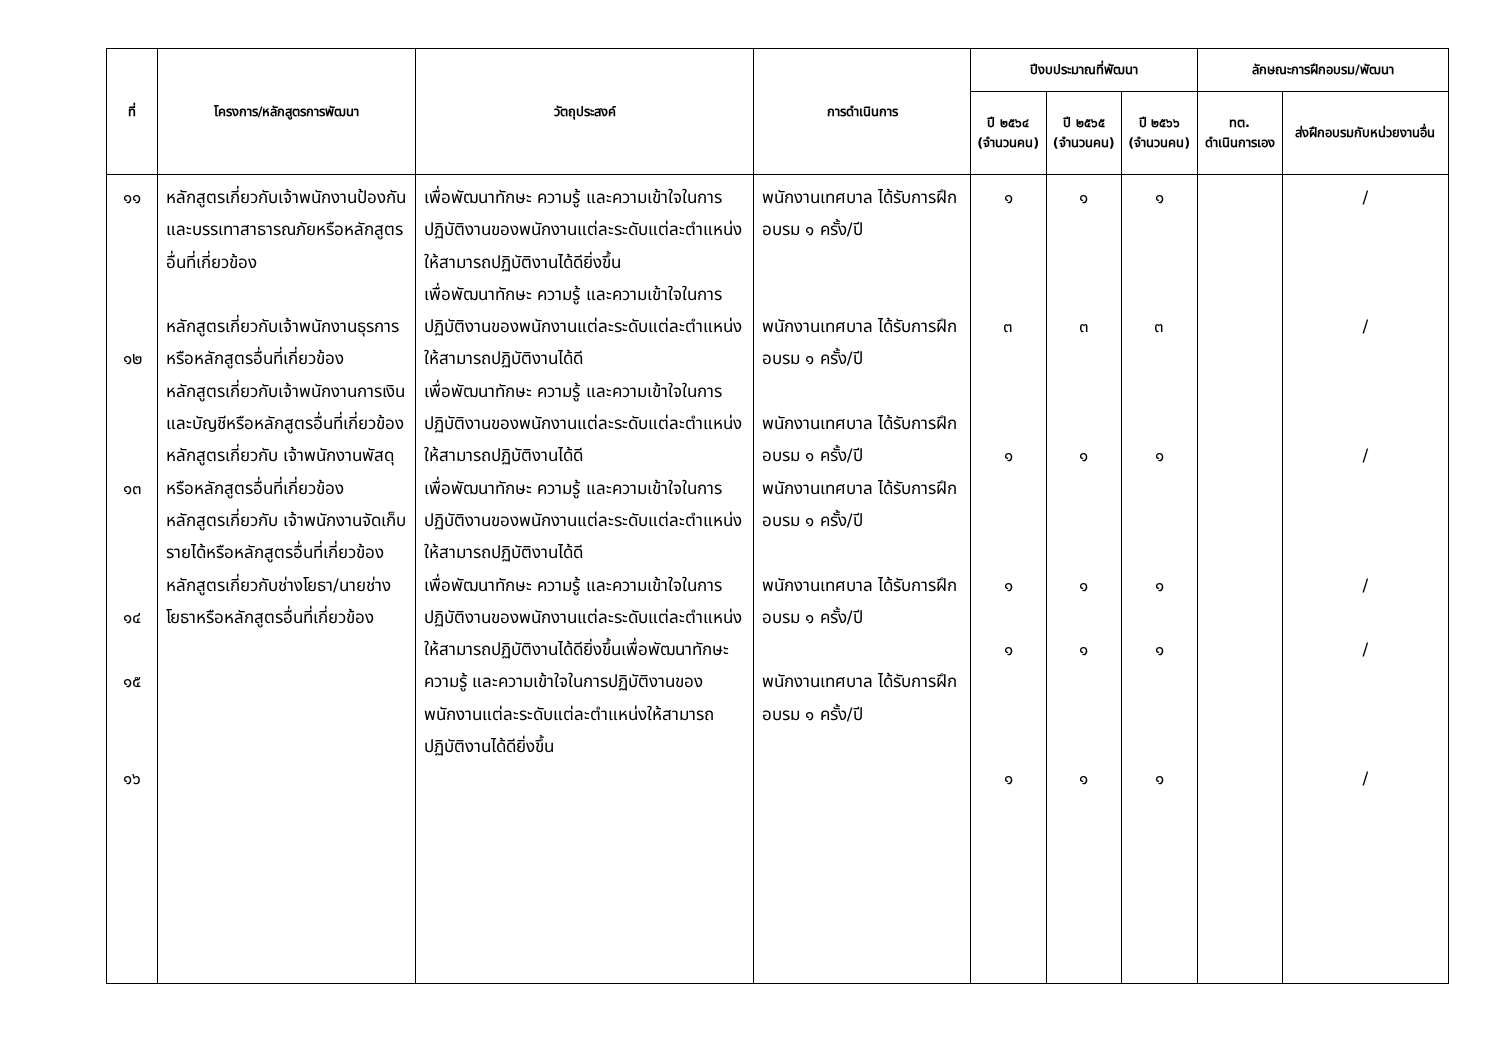| ที่ | โครงการ/หลักสูตรการพัฒนา | วัตถุประสงค์ | การดำเนินการ | ปีงบประมาณที่พัฒนา | | | ลักษณะการฝึกอบรม/พัฒนา | |
| --- | --- | --- | --- | --- | --- | --- | --- | --- |
| | | | | ปี ๒๕๖๔ (จำนวนคน) | ปี ๒๕๖๕ (จำนวนคน) | ปี ๒๕๖๖ (จำนวนคน) | ทต. ดำเนินการเอง | ส่งฝึกอบรมกับหน่วยงานอื่น |
| ๑๑ ๑๒ ๑๓ ๑๔ ๑๕ ๑๖ | หลักสูตรเกี่ยวกับเจ้าพนักงานป้องกันและบรรเทาสาธารณภัยหรือหลักสูตรอื่นที่เกี่ยวข้อง หลักสูตรเกี่ยวกับเจ้าพนักงานธุรการหรือหลักสูตรอื่นที่เกี่ยวข้อง หลักสูตรเกี่ยวกับเจ้าพนักงานการเงินและบัญชีหรือหลักสูตรอื่นที่เกี่ยวข้อง หลักสูตรเกี่ยวกับ เจ้าพนักงานพัสดุหรือหลักสูตรอื่นที่เกี่ยวข้อง หลักสูตรเกี่ยวกับ เจ้าพนักงานจัดเก็บรายได้หรือหลักสูตรอื่นที่เกี่ยวข้อง หลักสูตรเกี่ยวกับช่างโยธา/นายช่างโยธาหรือหลักสูตรอื่นที่เกี่ยวข้อง | เพื่อพัฒนาทักษะ ความรู้ และความเข้าใจในการปฏิบัติงานของพนักงานแต่ละระดับแต่ละตำแหน่งให้สามารถปฏิบัติงานได้ดียิ่งขึ้น เพื่อพัฒนาทักษะ ความรู้ และความเข้าใจในการปฏิบัติงานของพนักงานแต่ละระดับแต่ละตำแหน่งให้สามารถปฏิบัติงานได้ดี เพื่อพัฒนาทักษะ ความรู้ และความเข้าใจในการปฏิบัติงานของพนักงานแต่ละระดับแต่ละตำแหน่งให้สามารถปฏิบัติงานได้ดี เพื่อพัฒนาทักษะ ความรู้ และความเข้าใจในการปฏิบัติงานของพนักงานแต่ละระดับแต่ละตำแหน่งให้สามารถปฏิบัติงานได้ดี เพื่อพัฒนาทักษะ ความรู้ และความเข้าใจในการปฏิบัติงานของพนักงานแต่ละระดับแต่ละตำแหน่งให้สามารถปฏิบัติงานได้ดียิ่งขึ้นเพื่อพัฒนาทักษะ ความรู้ และความเข้าใจในการปฏิบัติงานของพนักงานแต่ละระดับแต่ละตำแหน่งให้สามารถปฏิบัติงานได้ดียิ่งขึ้น | พนักงานเทศบาล ได้รับการฝึกอบรม ๑ ครั้ง/ปี พนักงานเทศบาล ได้รับการฝึกอบรม ๑ ครั้ง/ปี พนักงานเทศบาล ได้รับการฝึกอบรม ๑ ครั้ง/ปี พนักงานเทศบาล ได้รับการฝึกอบรม ๑ ครั้ง/ปี พนักงานเทศบาล ได้รับการฝึกอบรม ๑ ครั้ง/ปี พนักงานเทศบาล ได้รับการฝึกอบรม ๑ ครั้ง/ปี | ๑ ๓ ๑ ๑ ๑ ๑ | ๑ ๓ ๑ ๑ ๑ ๑ | ๑ ๓ ๑ ๑ ๑ ๑ | | / / / / / / |